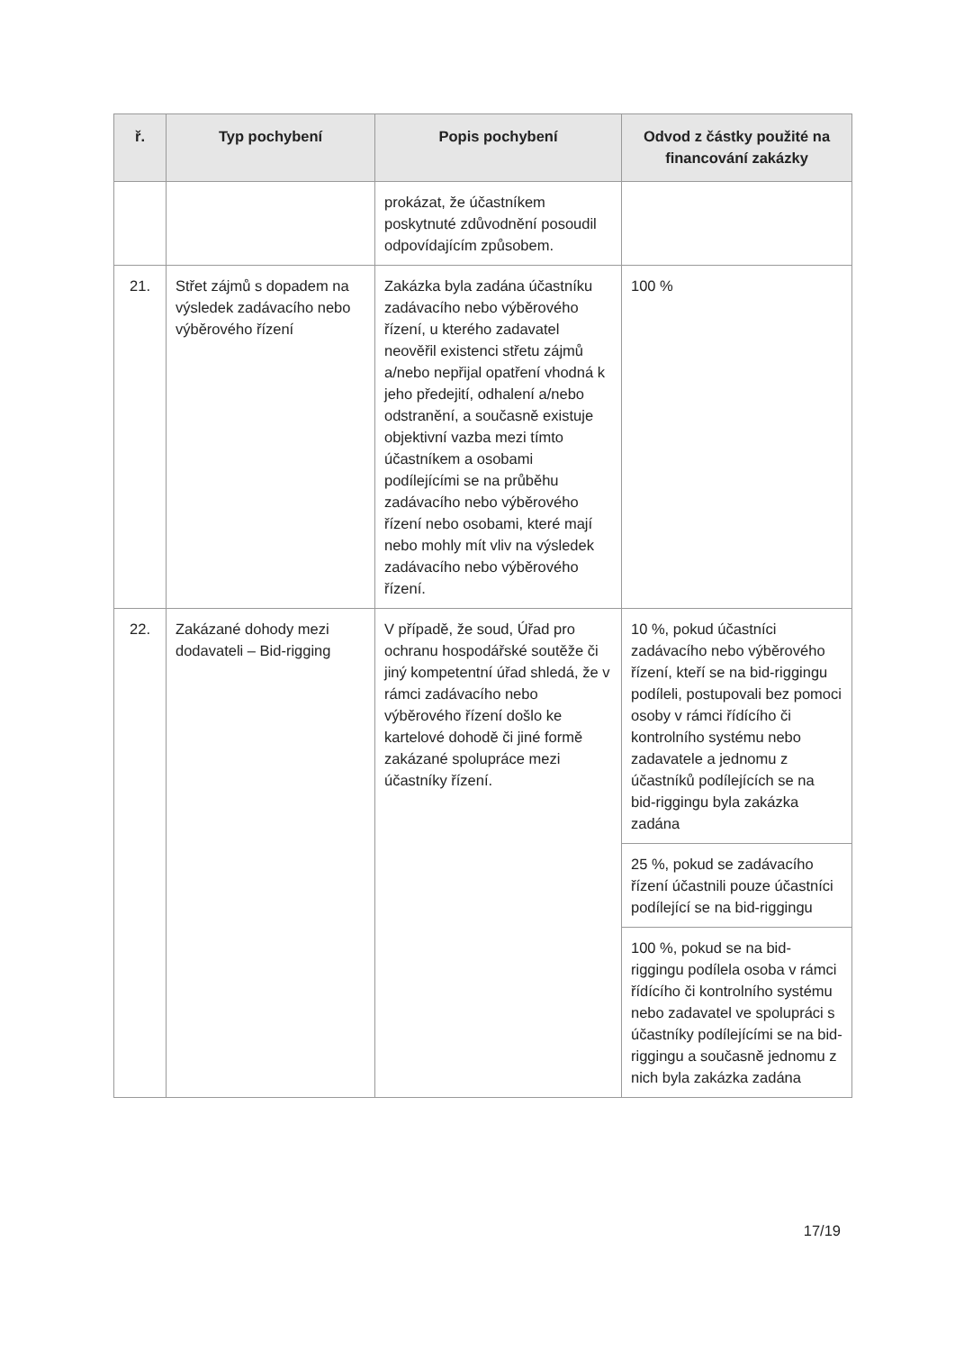| ř. | Typ pochybení | Popis pochybení | Odvod z částky použité na financování zakázky |
| --- | --- | --- | --- |
| | | prokázat, že účastníkem poskytnuté zdůvodnění posoudil odpovídajícím způsobem. | |
| 21. | Střet zájmů s dopadem na výsledek zadávacího nebo výběrového řízení | Zakázka byla zadána účastníku zadávacího nebo výběrového řízení, u kterého zadavatel neověřil existenci střetu zájmů a/nebo nepřijal opatření vhodná k jeho předejití, odhalení a/nebo odstranění, a současně existuje objektivní vazba mezi tímto účastníkem a osobami podílejícími se na průběhu zadávacího nebo výběrového řízení nebo osobami, které mají nebo mohly mít vliv na výsledek zadávacího nebo výběrového řízení. | 100 % |
| 22. | Zakázané dohody mezi dodavateli – Bid-rigging | V případě, že soud, Úřad pro ochranu hospodářské soutěže či jiný kompetentní úřad shledá, že v rámci zadávacího nebo výběrového řízení došlo ke kartelové dohodě či jiné formě zakázané spolupráce mezi účastníky řízení. | 10 %, pokud účastníci zadávacího nebo výběrového řízení, kteří se na bid-riggingu podíleli, postupovali bez pomoci osoby v rámci řídícího či kontrolního systému nebo zadavatele a jednomu z účastníků podílejících se na bid-riggingu byla zakázka zadána |
| | | | 25 %, pokud se zadávacího řízení účastnili pouze účastníci podílející se na bid-riggingu |
| | | | 100 %, pokud se na bid-riggingu podílela osoba v rámci řídícího či kontrolního systému nebo zadavatel ve spolupráci s účastníky podílejícími se na bid-riggingu a současně jednomu z nich byla zakázka zadána |
17/19